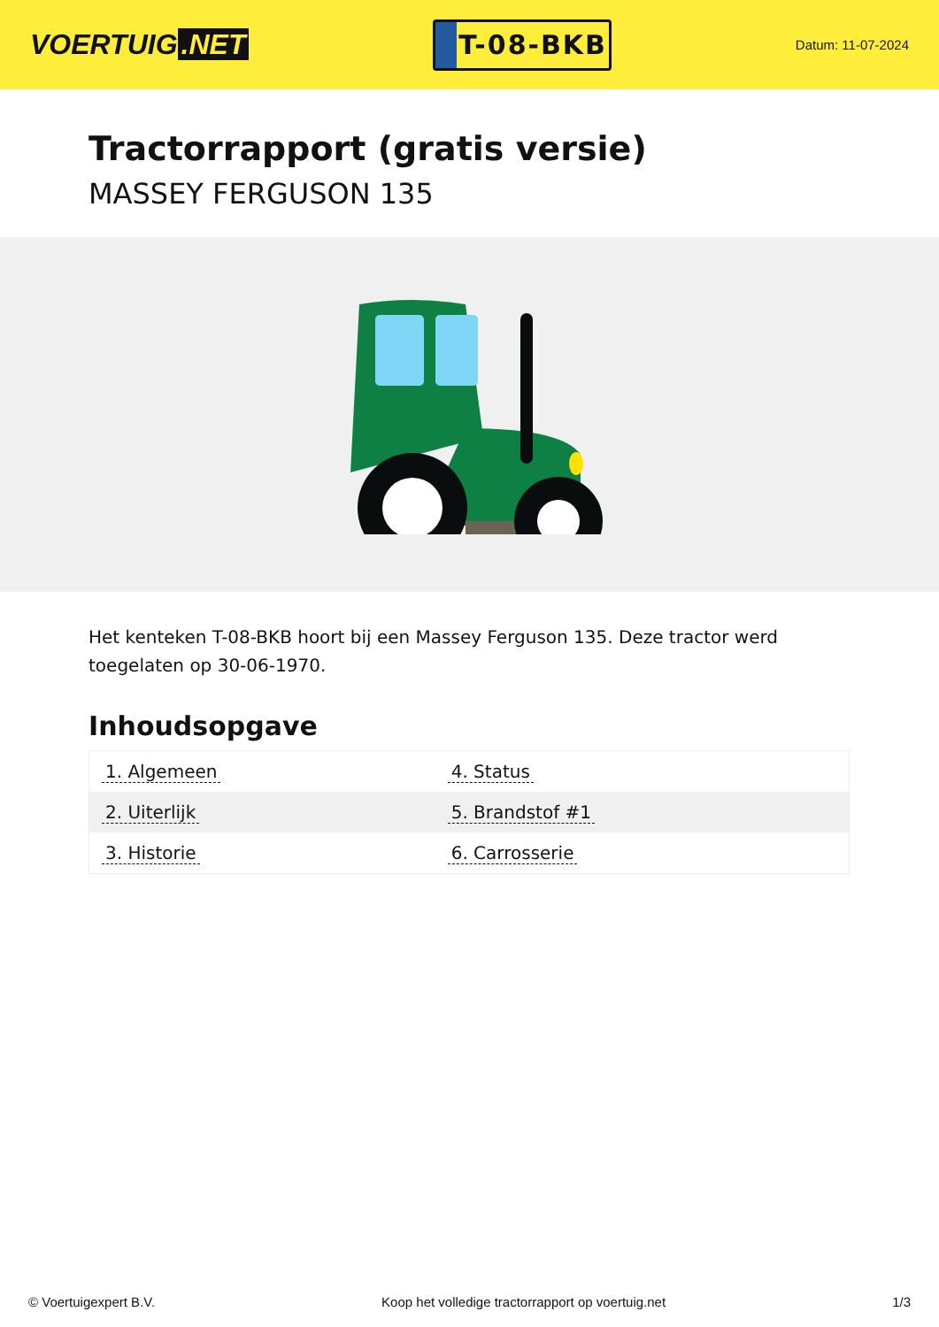VOERTUIG.NET
T-08-BKB
Datum: 11-07-2024
Tractorrapport (gratis versie)
MASSEY FERGUSON 135
Het kenteken T-08-BKB hoort bij een Massey Ferguson 135. Deze tractor werd toegelaten op 30-06-1970.
Inhoudsopgave
| 1. Algemeen | 4. Status |
| 2. Uiterlijk | 5. Brandstof #1 |
| 3. Historie | 6. Carrosserie |
© Voertuigexpert B.V. Koop het volledige tractorrapport op voertuig.net 1/3